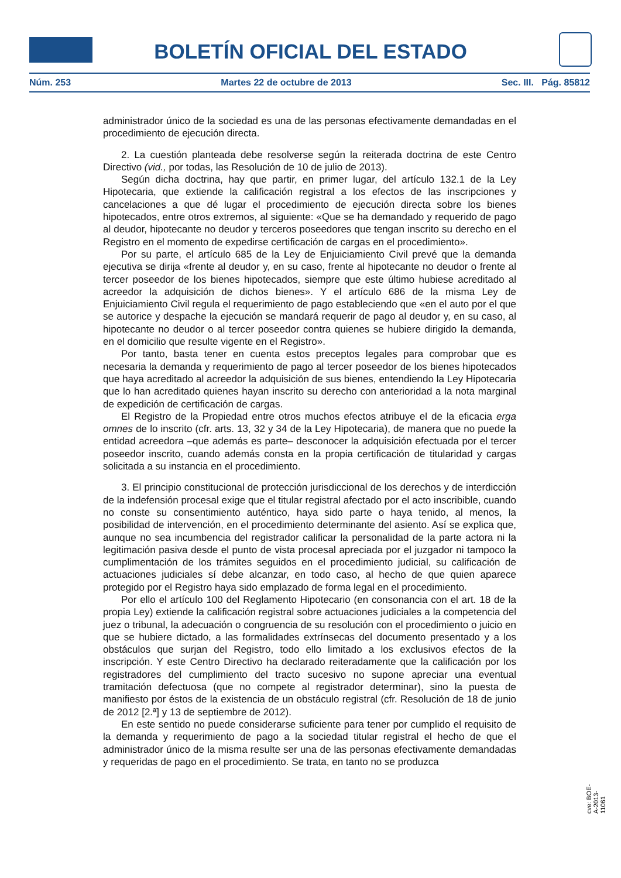BOLETÍN OFICIAL DEL ESTADO
Núm. 253 Martes 22 de octubre de 2013 Sec. III. Pág. 85812
administrador único de la sociedad es una de las personas efectivamente demandadas en el procedimiento de ejecución directa.
2. La cuestión planteada debe resolverse según la reiterada doctrina de este Centro Directivo (vid., por todas, las Resolución de 10 de julio de 2013).
Según dicha doctrina, hay que partir, en primer lugar, del artículo 132.1 de la Ley Hipotecaria, que extiende la calificación registral a los efectos de las inscripciones y cancelaciones a que dé lugar el procedimiento de ejecución directa sobre los bienes hipotecados, entre otros extremos, al siguiente: «Que se ha demandado y requerido de pago al deudor, hipotecante no deudor y terceros poseedores que tengan inscrito su derecho en el Registro en el momento de expedirse certificación de cargas en el procedimiento».
Por su parte, el artículo 685 de la Ley de Enjuiciamiento Civil prevé que la demanda ejecutiva se dirija «frente al deudor y, en su caso, frente al hipotecante no deudor o frente al tercer poseedor de los bienes hipotecados, siempre que este último hubiese acreditado al acreedor la adquisición de dichos bienes». Y el artículo 686 de la misma Ley de Enjuiciamiento Civil regula el requerimiento de pago estableciendo que «en el auto por el que se autorice y despache la ejecución se mandará requerir de pago al deudor y, en su caso, al hipotecante no deudor o al tercer poseedor contra quienes se hubiere dirigido la demanda, en el domicilio que resulte vigente en el Registro».
Por tanto, basta tener en cuenta estos preceptos legales para comprobar que es necesaria la demanda y requerimiento de pago al tercer poseedor de los bienes hipotecados que haya acreditado al acreedor la adquisición de sus bienes, entendiendo la Ley Hipotecaria que lo han acreditado quienes hayan inscrito su derecho con anterioridad a la nota marginal de expedición de certificación de cargas.
El Registro de la Propiedad entre otros muchos efectos atribuye el de la eficacia erga omnes de lo inscrito (cfr. arts. 13, 32 y 34 de la Ley Hipotecaria), de manera que no puede la entidad acreedora –que además es parte– desconocer la adquisición efectuada por el tercer poseedor inscrito, cuando además consta en la propia certificación de titularidad y cargas solicitada a su instancia en el procedimiento.
3. El principio constitucional de protección jurisdiccional de los derechos y de interdicción de la indefensión procesal exige que el titular registral afectado por el acto inscribible, cuando no conste su consentimiento auténtico, haya sido parte o haya tenido, al menos, la posibilidad de intervención, en el procedimiento determinante del asiento. Así se explica que, aunque no sea incumbencia del registrador calificar la personalidad de la parte actora ni la legitimación pasiva desde el punto de vista procesal apreciada por el juzgador ni tampoco la cumplimentación de los trámites seguidos en el procedimiento judicial, su calificación de actuaciones judiciales sí debe alcanzar, en todo caso, al hecho de que quien aparece protegido por el Registro haya sido emplazado de forma legal en el procedimiento.
Por ello el artículo 100 del Reglamento Hipotecario (en consonancia con el art. 18 de la propia Ley) extiende la calificación registral sobre actuaciones judiciales a la competencia del juez o tribunal, la adecuación o congruencia de su resolución con el procedimiento o juicio en que se hubiere dictado, a las formalidades extrínsecas del documento presentado y a los obstáculos que surjan del Registro, todo ello limitado a los exclusivos efectos de la inscripción. Y este Centro Directivo ha declarado reiteradamente que la calificación por los registradores del cumplimiento del tracto sucesivo no supone apreciar una eventual tramitación defectuosa (que no compete al registrador determinar), sino la puesta de manifiesto por éstos de la existencia de un obstáculo registral (cfr. Resolución de 18 de junio de 2012 [2.ª] y 13 de septiembre de 2012).
En este sentido no puede considerarse suficiente para tener por cumplido el requisito de la demanda y requerimiento de pago a la sociedad titular registral el hecho de que el administrador único de la misma resulte ser una de las personas efectivamente demandadas y requeridas de pago en el procedimiento. Se trata, en tanto no se produzca
cve: BOE-A-2013-11061